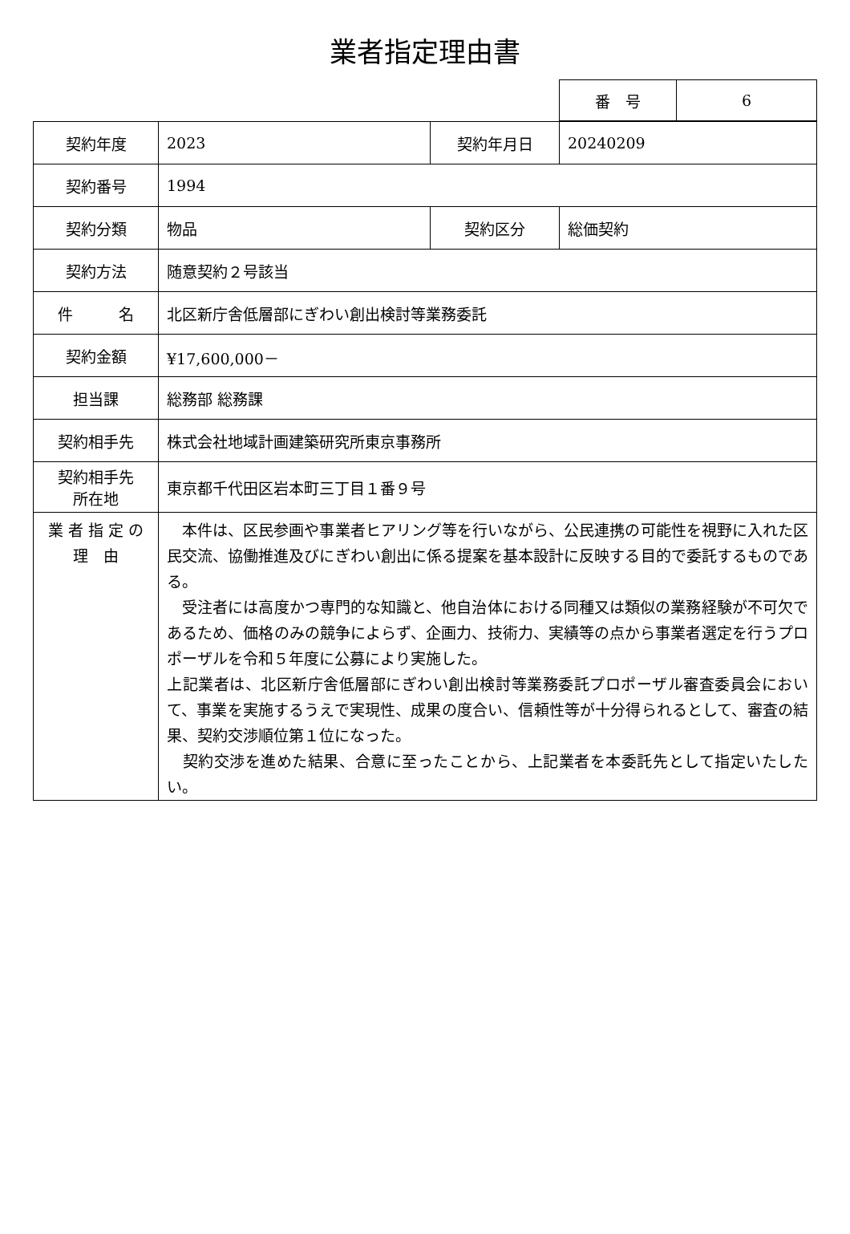業者指定理由書
| 番 号 | 6 |
| 契約年度 | 2023 | 契約年月日 | 20240209 |
| 契約番号 | 1994 | | |
| 契約分類 | 物品 | 契約区分 | 総価契約 |
| 契約方法 | 随意契約２号該当 | | |
| 件 名 | 北区新庁舎低層部にぎわい創出検討等業務委託 | | |
| 契約金額 | ¥17,600,000－ | | |
| 担当課 | 総務部 総務課 | | |
| 契約相手先 | 株式会社地域計画建築研究所東京事務所 | | |
| 契約相手先 所在地 | 東京都千代田区岩本町三丁目１番９号 | | |
| 業 者 指 定 の 理 由 | 本件は、区民参画や事業者ヒアリング等を行いながら、公民連携の可能性を視野に入れた区民交流、協働推進及びにぎわい創出に係る提案を基本設計に反映する目的で委託するものである。 受注者には高度かつ専門的な知識と、他自治体における同種又は類似の業務経験が不可欠であるため、価格のみの競争によらず、企画力、技術力、実績等の点から事業者選定を行うプロポーザルを令和５年度に公募により実施した。 上記業者は、北区新庁舎低層部にぎわい創出検討等業務委託プロポーザル審査委員会において、事業を実施するうえで実現性、成果の度合い、信頼性等が十分得られるとして、審査の結果、契約交渉順位第１位になった。 契約交渉を進めた結果、合意に至ったことから、上記業者を本委託先として指定いたしたい。 | | |